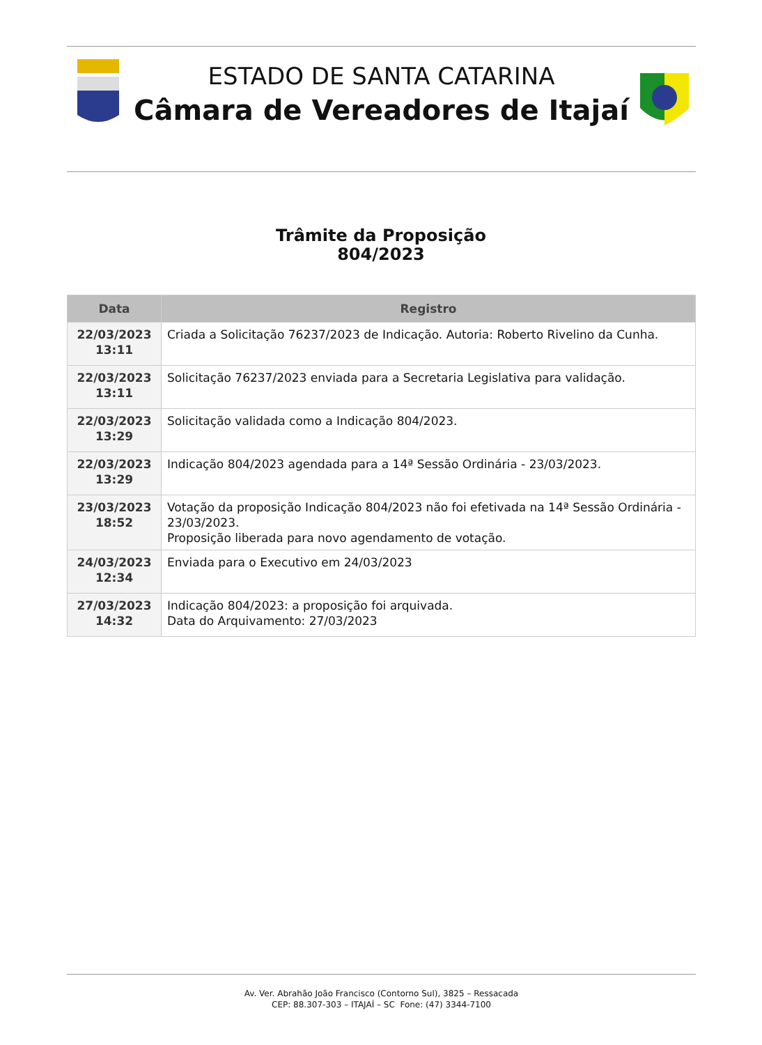ESTADO DE SANTA CATARINA
Câmara de Vereadores de Itajaí
Trâmite da Proposição
804/2023
| Data | Registro |
| --- | --- |
| 22/03/2023 13:11 | Criada a Solicitação 76237/2023 de Indicação. Autoria: Roberto Rivelino da Cunha. |
| 22/03/2023 13:11 | Solicitação 76237/2023 enviada para a Secretaria Legislativa para validação. |
| 22/03/2023 13:29 | Solicitação validada como a Indicação 804/2023. |
| 22/03/2023 13:29 | Indicação 804/2023 agendada para a 14ª Sessão Ordinária - 23/03/2023. |
| 23/03/2023 18:52 | Votação da proposição Indicação 804/2023 não foi efetivada na 14ª Sessão Ordinária - 23/03/2023. Proposição liberada para novo agendamento de votação. |
| 24/03/2023 12:34 | Enviada para o Executivo em 24/03/2023 |
| 27/03/2023 14:32 | Indicação 804/2023: a proposição foi arquivada. Data do Arquivamento: 27/03/2023 |
Av. Ver. Abrahão João Francisco (Contorno Sul), 3825 – Ressacada
CEP: 88.307-303 – ITAJAÍ – SC Fone: (47) 3344-7100